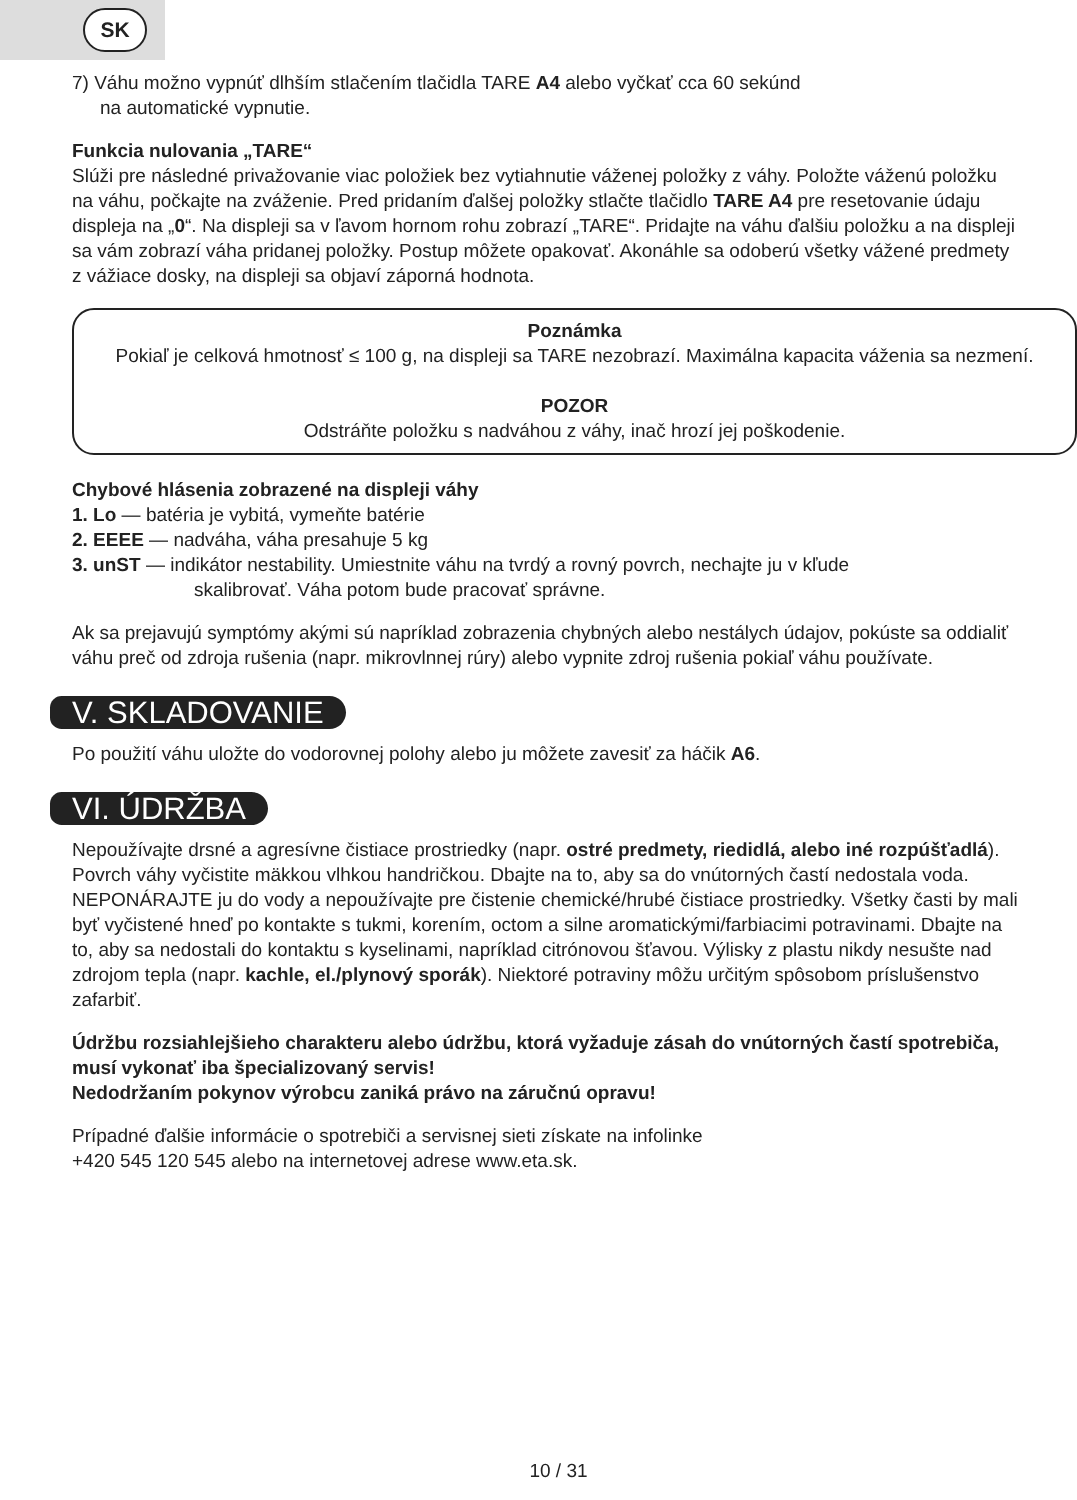SK
7) Váhu možno vypnúť dlhším stlačením tlačidla TARE A4 alebo vyčkať cca 60 sekúnd
na automatické vypnutie.
Funkcia nulovania „TARE“
Slúži pre následné privažovanie viac položiek bez vytiahnutie váženej položky z váhy. Položte váženú položku na váhu, počkajte na zváženie. Pred pridaním ďalšej položky stlačte tlačidlo TARE A4 pre resetovanie údaju displeja na „0“. Na displeji sa v ľavom hornom rohu zobrazí „TARE“. Pridajte na váhu ďalšiu položku a na displeji sa vám zobrazí váha pridanej položky. Postup môžete opakovať. Akonáhle sa odoberú všetky vážené predmety z vážiace dosky, na displeji sa objaví záporná hodnota.
Poznámka
Pokiaľ je celková hmotnosť ≤ 100 g, na displeji sa TARE nezobrazí. Maximálna kapacita váženia sa nezmení.
POZOR
Odstráňte položku s nadváhou z váhy, inač hrozí jej poškodenie.
Chybové hlásenia zobrazené na displeji váhy
1. Lo — batéria je vybitá, vymeňte batérie
2. EEEE — nadváha, váha presahuje 5 kg
3. unST — indikátor nestability. Umiestnite váhu na tvrdý a rovný povrch, nechajte ju v kľude
skalibrovať. Váha potom bude pracovať správne.
Ak sa prejavujú symptómy akými sú napríklad zobrazenia chybných alebo nestálych údajov, pokúste sa oddialiť váhu preč od zdroja rušenia (napr. mikrovlnnej rúry) alebo vypnite zdroj rušenia pokiaľ váhu používate.
V. SKLADOVANIE
Po použití váhu uložte do vodorovnej polohy alebo ju môžete zavesiť za háčik A6.
VI. ÚDRŽBA
Nepoužívajte drsné a agresívne čistiace prostriedky (napr. ostré predmety, riedidlá, alebo iné rozpúšťadlá). Povrch váhy vyčistite mäkkou vlhkou handričkou. Dbajte na to, aby sa do vnútorných častí nedostala voda. NEPONÁRAJTE ju do vody a nepoužívajte pre čistenie chemické/hrubé čistiace prostriedky. Všetky časti by mali byť vyčistené hneď po kontakte s tukmi, korením, octom a silne aromatickými/farbiacimi potravinami. Dbajte na to, aby sa nedostali do kontaktu s kyselinami, napríklad citrónovou šťavou. Výlisky z plastu nikdy nesušte nad zdrojom tepla (napr. kachle, el./plynový sporák). Niektoré potraviny môžu určitým spôsobom príslušenstvo zafarbiť.
Údržbu rozsiahlejšieho charakteru alebo údržbu, ktorá vyžaduje zásah do vnútorných častí spotrebiča, musí vykonať iba špecializovaný servis!
Nedodržaním pokynov výrobcu zaniká právo na záručnú opravu!
Prípadné ďalšie informácie o spotrebiči a servisnej sieti získate na infolinke
+420 545 120 545 alebo na internetovej adrese www.eta.sk.
10 / 31